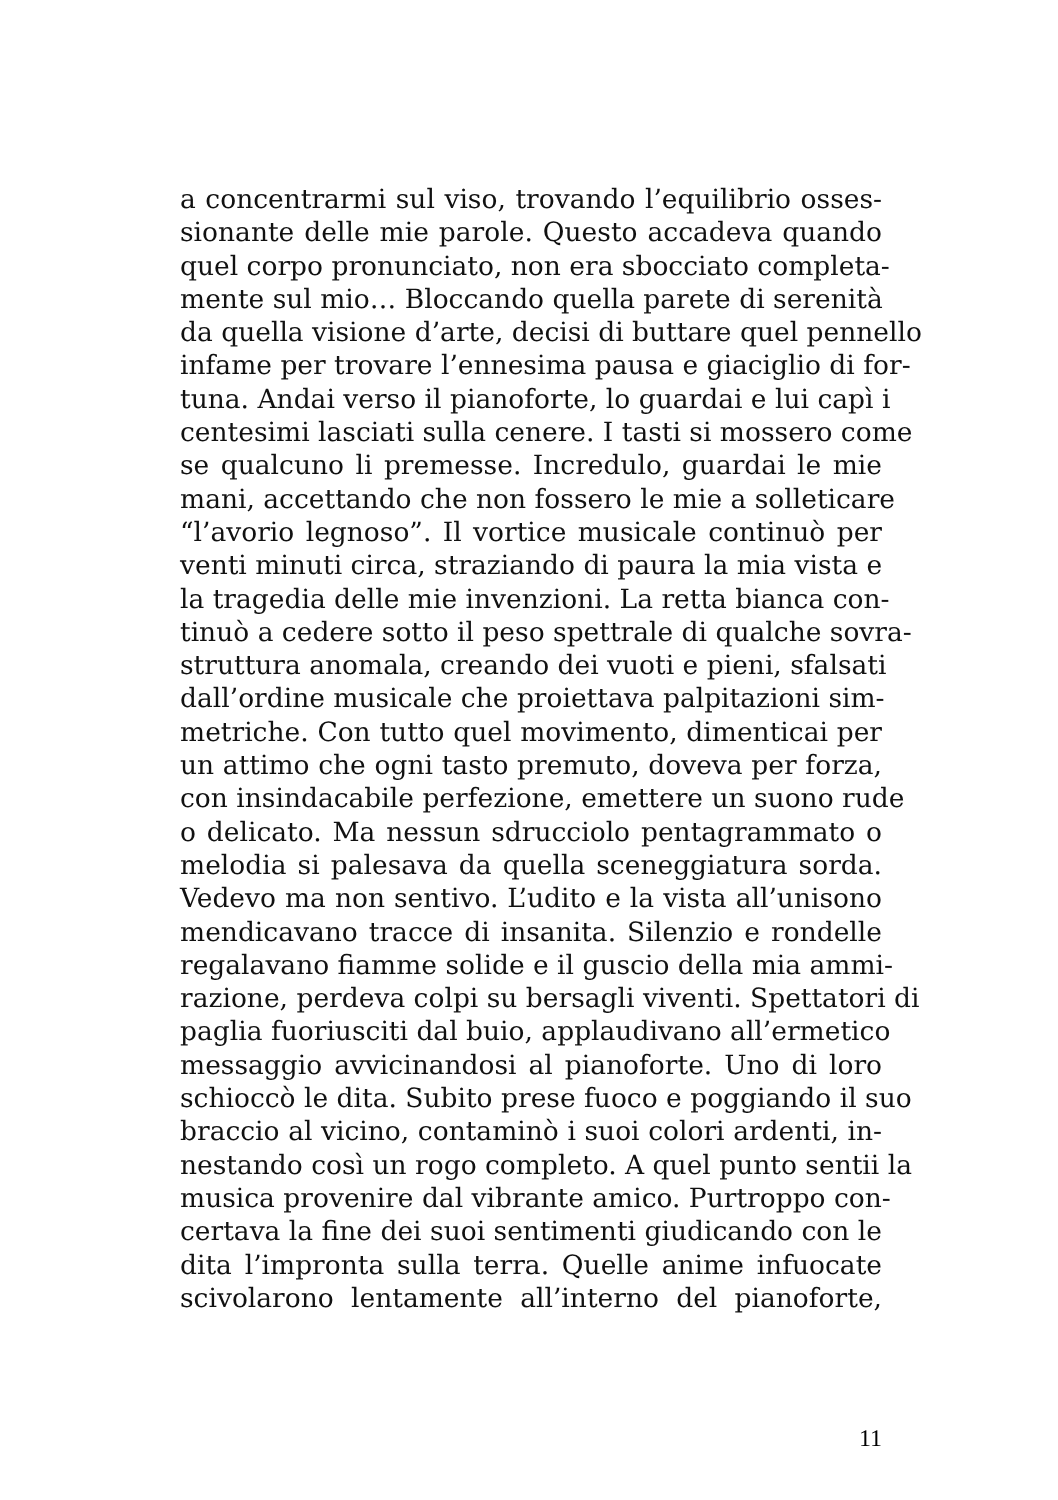a concentrarmi sul viso, trovando l’equilibrio osses-
sionante delle mie parole. Questo accadeva quando
quel corpo pronunciato, non era sbocciato completa-
mente sul mio… Bloccando quella parete di serenità
da quella visione d’arte, decisi di buttare quel pennello
infame per trovare l’ennesima pausa e giaciglio di for-
tuna. Andai verso il pianoforte, lo guardai e lui capì i
centesimi lasciati sulla cenere. I tasti si mossero come
se qualcuno li premesse. Incredulo, guardai le mie
mani, accettando che non fossero le mie a solleticare
“l’avorio legnoso”. Il vortice musicale continuò per
venti minuti circa, straziando di paura la mia vista e
la tragedia delle mie invenzioni. La retta bianca con-
tinuò a cedere sotto il peso spettrale di qualche sovra-
struttura anomala, creando dei vuoti e pieni, sfalsati
dall’ordine musicale che proiettava palpitazioni sim-
metriche. Con tutto quel movimento, dimenticai per
un attimo che ogni tasto premuto, doveva per forza,
con insindacabile perfezione, emettere un suono rude
o delicato. Ma nessun sdrucciolo pentagrammato o
melodia si palesava da quella sceneggiatura sorda.
Vedevo ma non sentivo. L’udito e la vista all’unisono
mendicavano tracce di insanita. Silenzio e rondelle
regalavano fiamme solide e il guscio della mia ammi-
razione, perdeva colpi su bersagli viventi. Spettatori di
paglia fuoriusciti dal buio, applaudivano all’ermetico
messaggio avvicinandosi al pianoforte. Uno di loro
schioccò le dita. Subito prese fuoco e poggiando il suo
braccio al vicino, contaminò i suoi colori ardenti, in-
nestando così un rogo completo. A quel punto sentii la
musica provenire dal vibrante amico. Purtroppo con-
certava la fine dei suoi sentimenti giudicando con le
dita l’impronta sulla terra. Quelle anime infuocate
scivolarono lentamente all’interno del pianoforte,
11